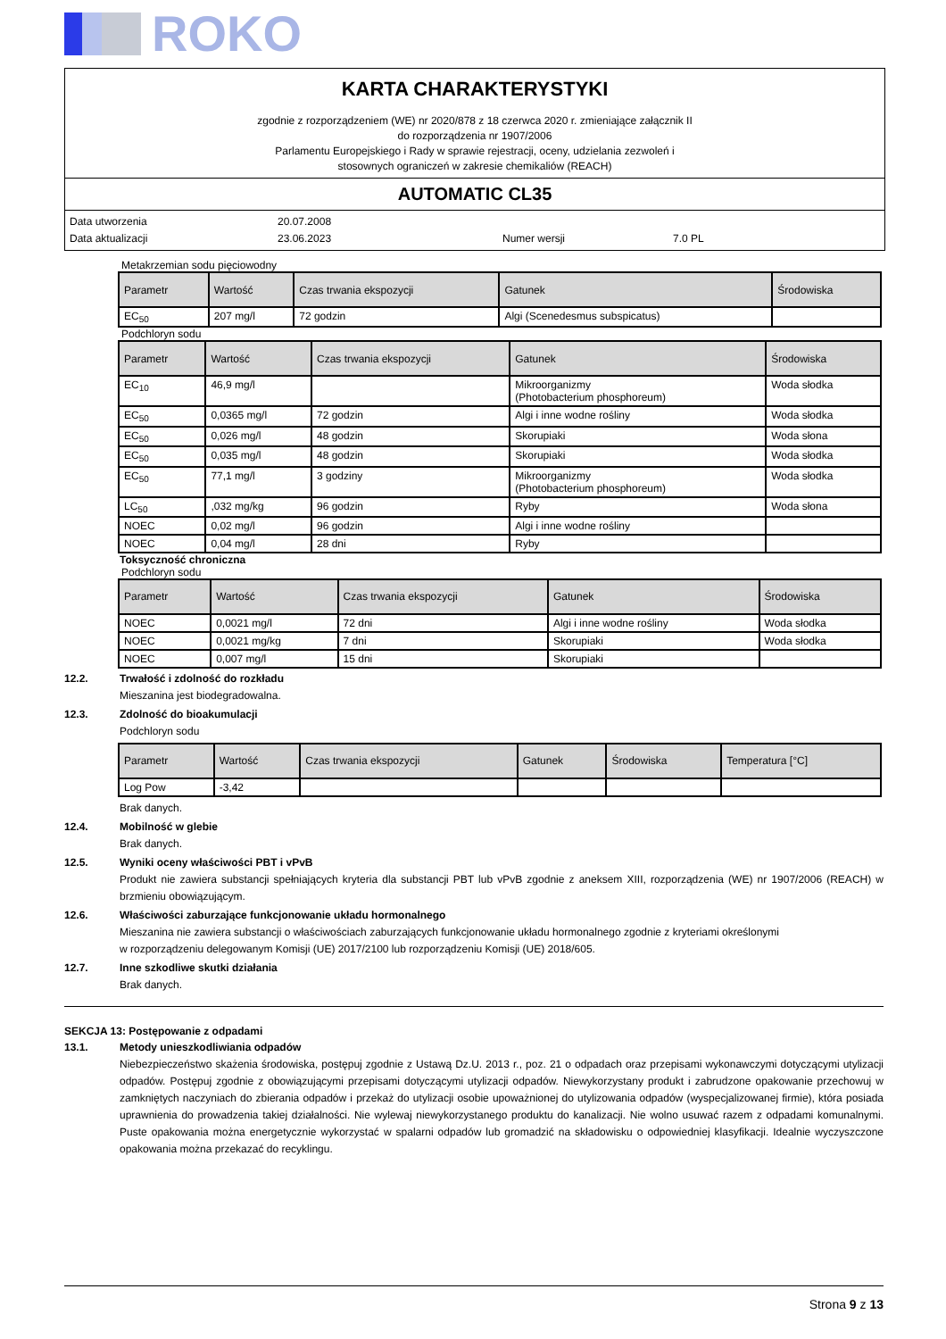ROKO
KARTA CHARAKTERYSTYKI
zgodnie z rozporządzeniem (WE) nr 2020/878 z 18 czerwca 2020 r. zmieniające załącznik II
do rozporządzenia nr 1907/2006
Parlamentu Europejskiego i Rady w sprawie rejestracji, oceny, udzielania zezwoleń i
stosownych ograniczeń w zakresie chemikaliów (REACH)
AUTOMATIC CL35
Data utworzenia 20.07.2008 Data aktualizacji 23.06.2023 Numer wersji 7.0 PL
Metakrzemian sodu pięciowodny
| Parametr | Wartość | Czas trwania ekspozycji | Gatunek | Środowiska |
| --- | --- | --- | --- | --- |
| EC<sub>50</sub> | 207 mg/l | 72 godzin | Algi (Scenedesmus subspicatus) | |
Podchloryn sodu
| Parametr | Wartość | Czas trwania ekspozycji | Gatunek | Środowiska |
| --- | --- | --- | --- | --- |
| EC<sub>10</sub> | 46,9 mg/l | | Mikroorganizmy (Photobacterium phosphoreum) | Woda słodka |
| EC<sub>50</sub> | 0,0365 mg/l | 72 godzin | Algi i inne wodne rośliny | Woda słodka |
| EC<sub>50</sub> | 0,026 mg/l | 48 godzin | Skorupiaki | Woda słona |
| EC<sub>50</sub> | 0,035 mg/l | 48 godzin | Skorupiaki | Woda słodka |
| EC<sub>50</sub> | 77,1 mg/l | 3 godziny | Mikroorganizmy (Photobacterium phosphoreum) | Woda słodka |
| LC<sub>50</sub> | ,032 mg/kg | 96 godzin | Ryby | Woda słona |
| NOEC | 0,02 mg/l | 96 godzin | Algi i inne wodne rośliny | |
| NOEC | 0,04 mg/l | 28 dni | Ryby | |
Toksyczność chroniczna
Podchloryn sodu
| Parametr | Wartość | Czas trwania ekspozycji | Gatunek | Środowiska |
| --- | --- | --- | --- | --- |
| NOEC | 0,0021 mg/l | 72 dni | Algi i inne wodne rośliny | Woda słodka |
| NOEC | 0,0021 mg/kg | 7 dni | Skorupiaki | Woda słodka |
| NOEC | 0,007 mg/l | 15 dni | Skorupiaki | |
12.2. Trwałość i zdolność do rozkładu
Mieszanina jest biodegradowalna.
12.3. Zdolność do bioakumulacji
Podchloryn sodu
| Parametr | Wartość | Czas trwania ekspozycji | Gatunek | Środowiska | Temperatura [°C] |
| --- | --- | --- | --- | --- | --- |
| Log Pow | -3,42 | | | | |
Brak danych.
12.4. Mobilność w glebie
Brak danych.
12.5. Wyniki oceny właściwości PBT i vPvB
Produkt nie zawiera substancji spełniających kryteria dla substancji PBT lub vPvB zgodnie z aneksem XIII, rozporządzenia (WE) nr 1907/2006 (REACH) w brzmieniu obowiązującym.
12.6. Właściwości zaburzające funkcjonowanie układu hormonalnego
Mieszanina nie zawiera substancji o właściwościach zaburzających funkcjonowanie układu hormonalnego zgodnie z kryteriami określonymi
w rozporządzeniu delegowanym Komisji (UE) 2017/2100 lub rozporządzeniu Komisji (UE) 2018/605.
12.7. Inne szkodliwe skutki działania
Brak danych.
SEKCJA 13: Postępowanie z odpadami
13.1. Metody unieszkodliwiania odpadów
Niebezpieczeństwo skażenia środowiska, postępuj zgodnie z Ustawą Dz.U. 2013 r., poz. 21 o odpadach oraz przepisami wykonawczymi dotyczącymi utylizacji odpadów. Postępuj zgodnie z obowiązującymi przepisami dotyczącymi utylizacji odpadów. Niewykorzystany produkt i zabrudzone opakowanie przechowuj w zamkniętych naczyniach do zbierania odpadów i przekaż do utylizacji osobie upoważnionej do utylizowania odpadów (wyspecjalizowanej firmie), która posiada uprawnienia do prowadzenia takiej działalności. Nie wylewaj niewykorzystanego produktu do kanalizacji. Nie wolno usuwać razem z odpadami komunalnymi. Puste opakowania można energetycznie wykorzystać w spalarni odpadów lub gromadzić na składowisku o odpowiedniej klasyfikacji. Idealnie wyczyszczone opakowania można przekazać do recyklingu.
Strona 9 z 13